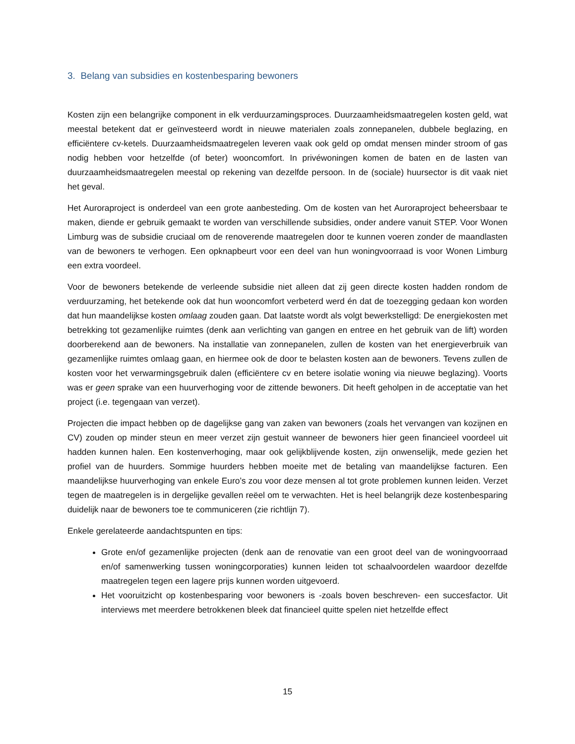3. Belang van subsidies en kostenbesparing bewoners
Kosten zijn een belangrijke component in elk verduurzamingsproces. Duurzaamheidsmaatregelen kosten geld, wat meestal betekent dat er geïnvesteerd wordt in nieuwe materialen zoals zonnepanelen, dubbele beglazing, en efficiëntere cv-ketels. Duurzaamheidsmaatregelen leveren vaak ook geld op omdat mensen minder stroom of gas nodig hebben voor hetzelfde (of beter) wooncomfort. In privéwoningen komen de baten en de lasten van duurzaamheidsmaatregelen meestal op rekening van dezelfde persoon. In de (sociale) huursector is dit vaak niet het geval.
Het Auroraproject is onderdeel van een grote aanbesteding. Om de kosten van het Auroraproject beheersbaar te maken, diende er gebruik gemaakt te worden van verschillende subsidies, onder andere vanuit STEP. Voor Wonen Limburg was de subsidie cruciaal om de renoverende maatregelen door te kunnen voeren zonder de maandlasten van de bewoners te verhogen. Een opknapbeurt voor een deel van hun woningvoorraad is voor Wonen Limburg een extra voordeel.
Voor de bewoners betekende de verleende subsidie niet alleen dat zij geen directe kosten hadden rondom de verduurzaming, het betekende ook dat hun wooncomfort verbeterd werd én dat de toezegging gedaan kon worden dat hun maandelijkse kosten omlaag zouden gaan. Dat laatste wordt als volgt bewerkstelligd: De energiekosten met betrekking tot gezamenlijke ruimtes (denk aan verlichting van gangen en entree en het gebruik van de lift) worden doorberekend aan de bewoners. Na installatie van zonnepanelen, zullen de kosten van het energieverbruik van gezamenlijke ruimtes omlaag gaan, en hiermee ook de door te belasten kosten aan de bewoners. Tevens zullen de kosten voor het verwarmingsgebruik dalen (efficiëntere cv en betere isolatie woning via nieuwe beglazing). Voorts was er geen sprake van een huurverhoging voor de zittende bewoners. Dit heeft geholpen in de acceptatie van het project (i.e. tegengaan van verzet).
Projecten die impact hebben op de dagelijkse gang van zaken van bewoners (zoals het vervangen van kozijnen en CV) zouden op minder steun en meer verzet zijn gestuit wanneer de bewoners hier geen financieel voordeel uit hadden kunnen halen. Een kostenverhoging, maar ook gelijkblijvende kosten, zijn onwenselijk, mede gezien het profiel van de huurders. Sommige huurders hebben moeite met de betaling van maandelijkse facturen. Een maandelijkse huurverhoging van enkele Euro’s zou voor deze mensen al tot grote problemen kunnen leiden. Verzet tegen de maatregelen is in dergelijke gevallen reëel om te verwachten. Het is heel belangrijk deze kostenbesparing duidelijk naar de bewoners toe te communiceren (zie richtlijn 7).
Enkele gerelateerde aandachtspunten en tips:
Grote en/of gezamenlijke projecten (denk aan de renovatie van een groot deel van de woningvoorraad en/of samenwerking tussen woningcorporaties) kunnen leiden tot schaalvoordelen waardoor dezelfde maatregelen tegen een lagere prijs kunnen worden uitgevoerd.
Het vooruitzicht op kostenbesparing voor bewoners is -zoals boven beschreven- een succesfactor. Uit interviews met meerdere betrokkenen bleek dat financieel quitte spelen niet hetzelfde effect
15